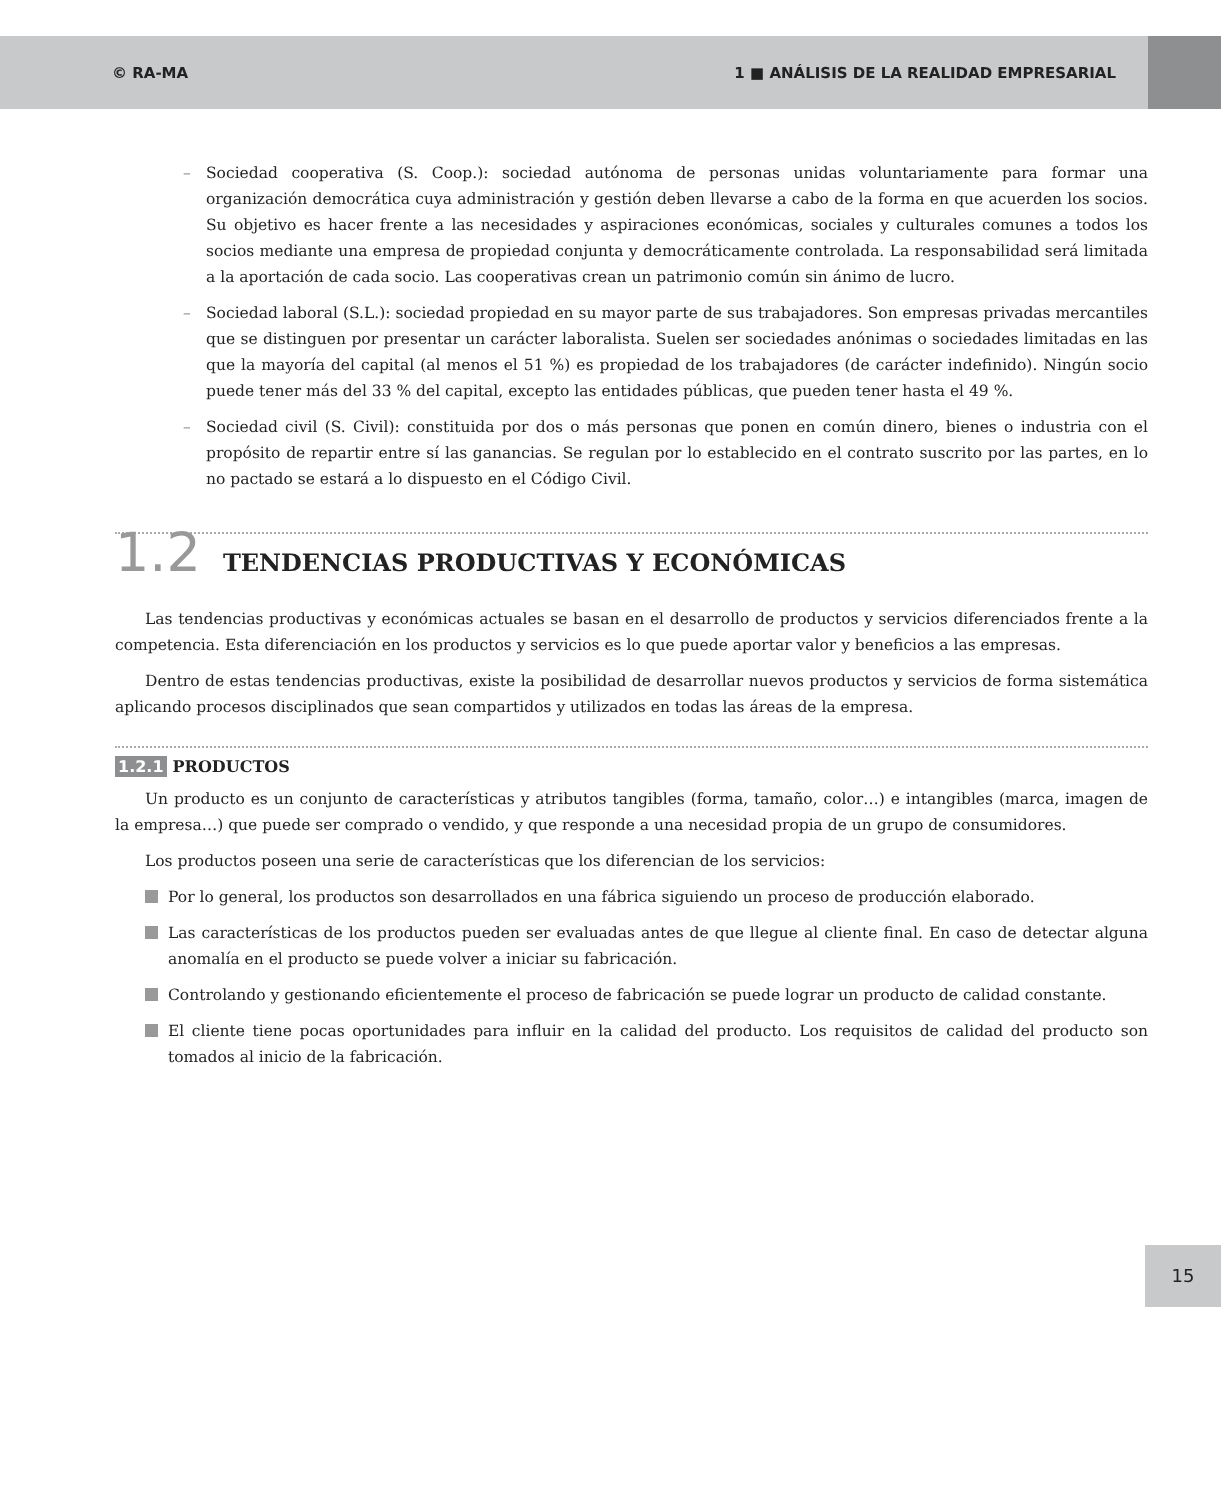© RA-MA 1 ■ ANÁLISIS DE LA REALIDAD EMPRESARIAL
– Sociedad cooperativa (S. Coop.): sociedad autónoma de personas unidas voluntariamente para formar una organización democrática cuya administración y gestión deben llevarse a cabo de la forma en que acuerden los socios. Su objetivo es hacer frente a las necesidades y aspiraciones económicas, sociales y culturales comunes a todos los socios mediante una empresa de propiedad conjunta y democráticamente controlada. La responsabilidad será limitada a la aportación de cada socio. Las cooperativas crean un patrimonio común sin ánimo de lucro.
– Sociedad laboral (S.L.): sociedad propiedad en su mayor parte de sus trabajadores. Son empresas privadas mercantiles que se distinguen por presentar un carácter laboralista. Suelen ser sociedades anónimas o sociedades limitadas en las que la mayoría del capital (al menos el 51 %) es propiedad de los trabajadores (de carácter indefinido). Ningún socio puede tener más del 33 % del capital, excepto las entidades públicas, que pueden tener hasta el 49 %.
– Sociedad civil (S. Civil): constituida por dos o más personas que ponen en común dinero, bienes o industria con el propósito de repartir entre sí las ganancias. Se regulan por lo establecido en el contrato suscrito por las partes, en lo no pactado se estará a lo dispuesto en el Código Civil.
1.2 TENDENCIAS PRODUCTIVAS Y ECONÓMICAS
Las tendencias productivas y económicas actuales se basan en el desarrollo de productos y servicios diferenciados frente a la competencia. Esta diferenciación en los productos y servicios es lo que puede aportar valor y beneficios a las empresas.
Dentro de estas tendencias productivas, existe la posibilidad de desarrollar nuevos productos y servicios de forma sistemática aplicando procesos disciplinados que sean compartidos y utilizados en todas las áreas de la empresa.
1.2.1 PRODUCTOS
Un producto es un conjunto de características y atributos tangibles (forma, tamaño, color…) e intangibles (marca, imagen de la empresa…) que puede ser comprado o vendido, y que responde a una necesidad propia de un grupo de consumidores.
Los productos poseen una serie de características que los diferencian de los servicios:
Por lo general, los productos son desarrollados en una fábrica siguiendo un proceso de producción elaborado.
Las características de los productos pueden ser evaluadas antes de que llegue al cliente final. En caso de detectar alguna anomalía en el producto se puede volver a iniciar su fabricación.
Controlando y gestionando eficientemente el proceso de fabricación se puede lograr un producto de calidad constante.
El cliente tiene pocas oportunidades para influir en la calidad del producto. Los requisitos de calidad del producto son tomados al inicio de la fabricación.
15